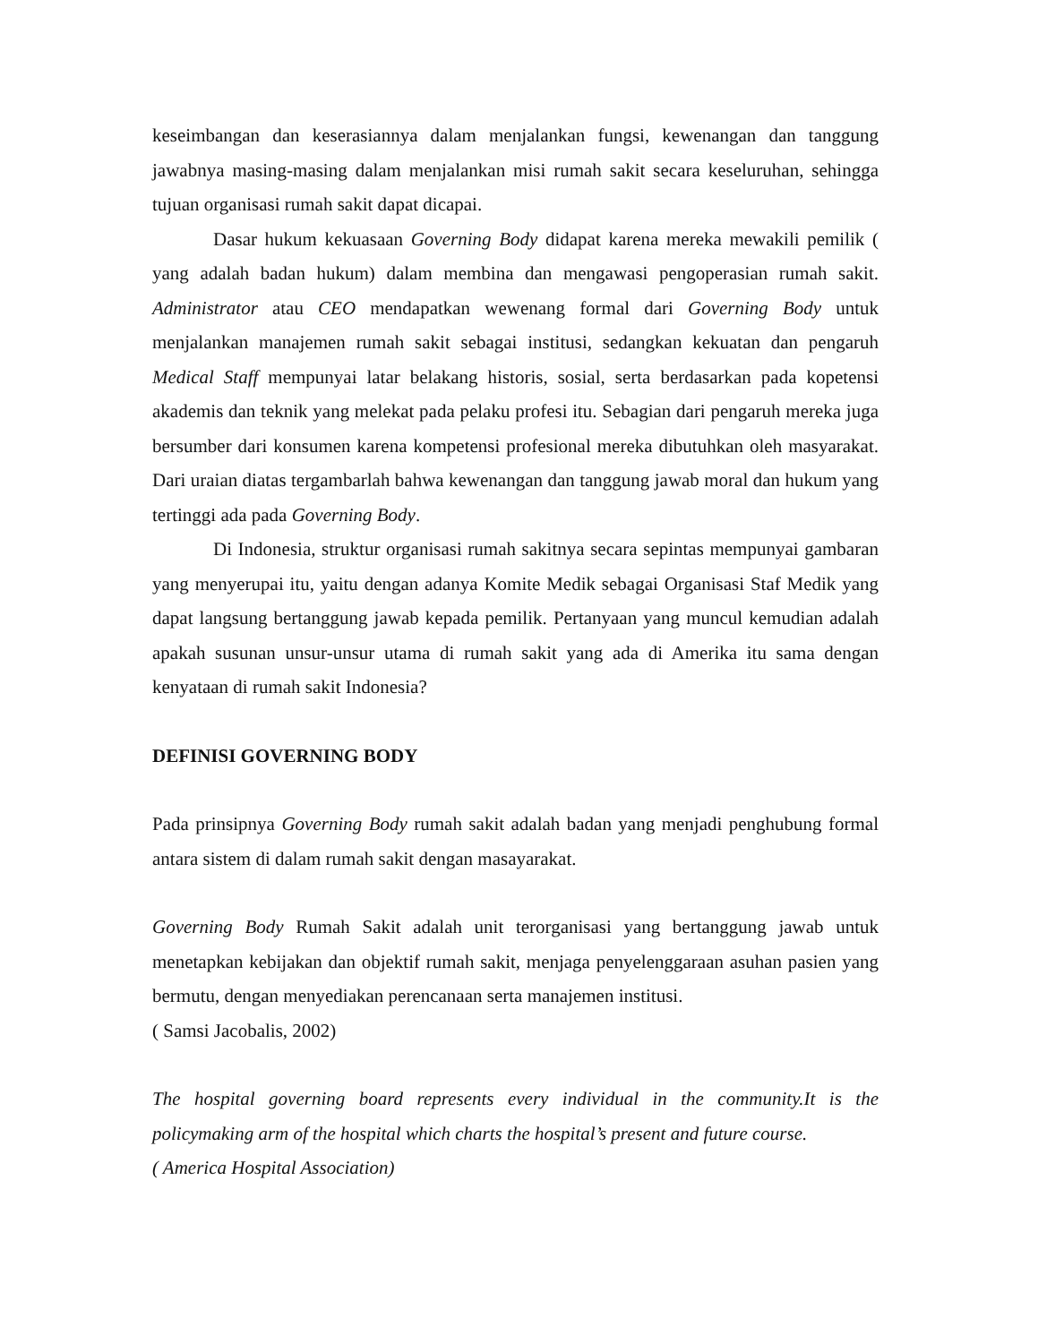keseimbangan dan keserasiannya dalam menjalankan fungsi, kewenangan dan tanggung jawabnya masing-masing dalam menjalankan misi rumah sakit secara keseluruhan, sehingga tujuan organisasi rumah sakit dapat dicapai.
Dasar hukum kekuasaan Governing Body didapat karena mereka mewakili pemilik ( yang adalah badan hukum) dalam membina dan mengawasi pengoperasian rumah sakit. Administrator atau CEO mendapatkan wewenang formal dari Governing Body untuk menjalankan manajemen rumah sakit sebagai institusi, sedangkan kekuatan dan pengaruh Medical Staff mempunyai latar belakang historis, sosial, serta berdasarkan pada kopetensi akademis dan teknik yang melekat pada pelaku profesi itu. Sebagian dari pengaruh mereka juga bersumber dari konsumen karena kompetensi profesional mereka dibutuhkan oleh masyarakat. Dari uraian diatas tergambarlah bahwa kewenangan dan tanggung jawab moral dan hukum yang tertinggi ada pada Governing Body.
Di Indonesia, struktur organisasi rumah sakitnya secara sepintas mempunyai gambaran yang menyerupai itu, yaitu dengan adanya Komite Medik sebagai Organisasi Staf Medik yang dapat langsung bertanggung jawab kepada pemilik. Pertanyaan yang muncul kemudian adalah apakah susunan unsur-unsur utama di rumah sakit yang ada di Amerika itu sama dengan kenyataan di rumah sakit Indonesia?
DEFINISI GOVERNING BODY
Pada prinsipnya Governing Body rumah sakit adalah badan yang menjadi penghubung formal antara sistem di dalam rumah sakit dengan masayarakat.
Governing Body Rumah Sakit adalah unit terorganisasi yang bertanggung jawab untuk menetapkan kebijakan dan objektif rumah sakit, menjaga penyelenggaraan asuhan pasien yang bermutu, dengan menyediakan perencanaan serta manajemen institusi.
( Samsi Jacobalis, 2002)
The hospital governing board represents every individual in the community.It is the policymaking arm of the hospital which charts the hospital’s present and future course.
( America Hospital Association)